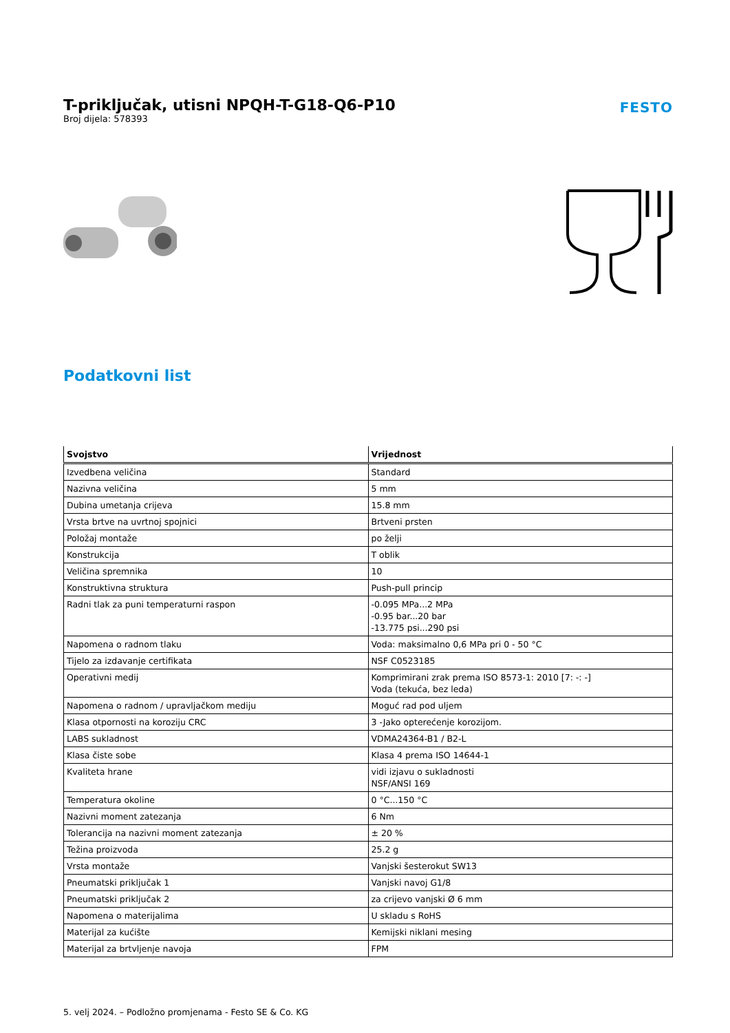T-priključak, utisni NPQH-T-G18-Q6-P10
Broj dijela: 578393
FESTO
Podatkovni list
| Svojstvo | Vrijednost |
| --- | --- |
| Izvedbena veličina | Standard |
| Nazivna veličina | 5 mm |
| Dubina umetanja crijeva | 15.8 mm |
| Vrsta brtve na uvrtnoj spojnici | Brtveni prsten |
| Položaj montaže | po želji |
| Konstrukcija | T oblik |
| Veličina spremnika | 10 |
| Konstruktivna struktura | Push-pull princip |
| Radni tlak za puni temperaturni raspon | -0.095 MPa...2 MPa -0.95 bar...20 bar -13.775 psi...290 psi |
| Napomena o radnom tlaku | Voda: maksimalno 0,6 MPa pri 0 - 50 °C |
| Tijelo za izdavanje certifikata | NSF C0523185 |
| Operativni medij | Komprimirani zrak prema ISO 8573-1: 2010 [7: -: -] Voda (tekuća, bez leda) |
| Napomena o radnom / upravljačkom mediju | Moguć rad pod uljem |
| Klasa otpornosti na koroziju CRC | 3 -Jako opterećenje korozijom. |
| LABS sukladnost | VDMA24364-B1 / B2-L |
| Klasa čiste sobe | Klasa 4 prema ISO 14644-1 |
| Kvaliteta hrane | vidi izjavu o sukladnosti NSF/ANSI 169 |
| Temperatura okoline | 0 °C...150 °C |
| Nazivni moment zatezanja | 6 Nm |
| Tolerancija na nazivni moment zatezanja | ± 20 % |
| Težina proizvoda | 25.2 g |
| Vrsta montaže | Vanjski šesterokut SW13 |
| Pneumatski priključak 1 | Vanjski navoj G1/8 |
| Pneumatski priključak 2 | za crijevo vanjski Ø 6 mm |
| Napomena o materijalima | U skladu s RoHS |
| Materijal za kućište | Kemijski niklani mesing |
| Materijal za brtvljenje navoja | FPM |
5. velj 2024. – Podložno promjenama - Festo SE & Co. KG